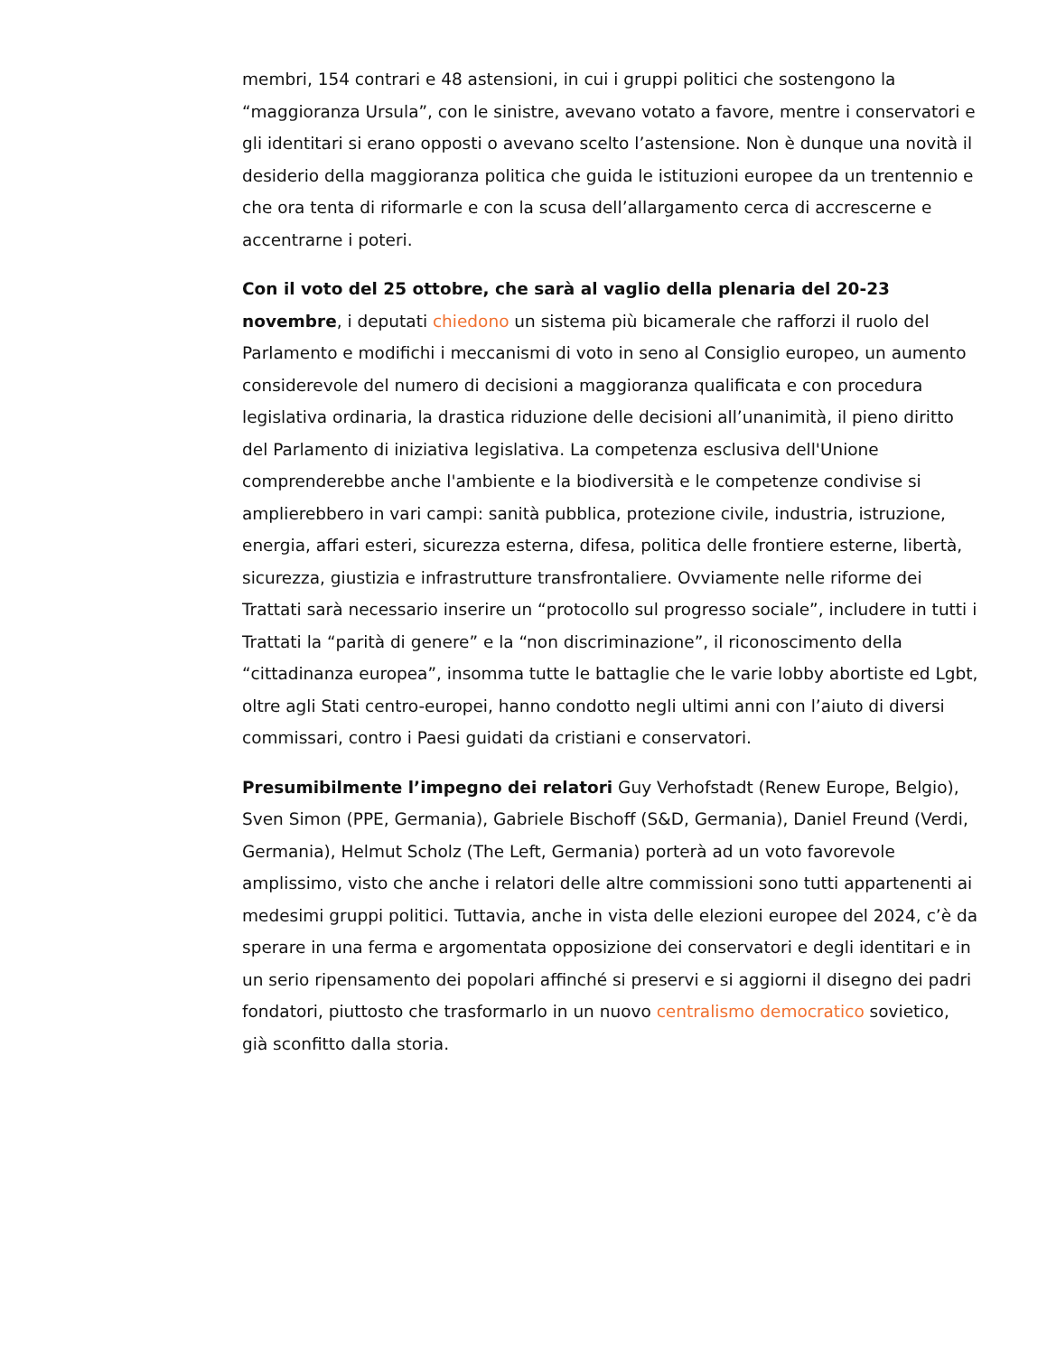membri, 154 contrari e 48 astensioni, in cui i gruppi politici che sostengono la “maggioranza Ursula”, con le sinistre, avevano votato a favore, mentre i conservatori e gli identitari si erano opposti o avevano scelto l’astensione. Non è dunque una novità il desiderio della maggioranza politica che guida le istituzioni europee da un trentennio e che ora tenta di riformarle e con la scusa dell’allargamento cerca di accrescerne e accentrarne i poteri.
Con il voto del 25 ottobre, che sarà al vaglio della plenaria del 20-23 novembre, i deputati chiedono un sistema più bicamerale che rafforzi il ruolo del Parlamento e modifichi i meccanismi di voto in seno al Consiglio europeo, un aumento considerevole del numero di decisioni a maggioranza qualificata e con procedura legislativa ordinaria, la drastica riduzione delle decisioni all’unanimità, il pieno diritto del Parlamento di iniziativa legislativa. La competenza esclusiva dell'Unione comprenderebbe anche l'ambiente e la biodiversità e le competenze condivise si amplierebbero in vari campi: sanità pubblica, protezione civile, industria, istruzione, energia, affari esteri, sicurezza esterna, difesa, politica delle frontiere esterne, libertà, sicurezza, giustizia e infrastrutture transfrontaliere. Ovviamente nelle riforme dei Trattati sarà necessario inserire un “protocollo sul progresso sociale”, includere in tutti i Trattati la “parità di genere” e la “non discriminazione”, il riconoscimento della “cittadinanza europea”, insomma tutte le battaglie che le varie lobby abortiste ed Lgbt, oltre agli Stati centro-europei, hanno condotto negli ultimi anni con l’aiuto di diversi commissari, contro i Paesi guidati da cristiani e conservatori.
Presumibilmente l’impegno dei relatori Guy Verhofstadt (Renew Europe, Belgio), Sven Simon (PPE, Germania), Gabriele Bischoff (S&D, Germania), Daniel Freund (Verdi, Germania), Helmut Scholz (The Left, Germania) porterà ad un voto favorevole amplissimo, visto che anche i relatori delle altre commissioni sono tutti appartenenti ai medesimi gruppi politici. Tuttavia, anche in vista delle elezioni europee del 2024, c’è da sperare in una ferma e argomentata opposizione dei conservatori e degli identitari e in un serio ripensamento dei popolari affinché si preservi e si aggiorni il disegno dei padri fondatori, piuttosto che trasformarlo in un nuovo centralismo democratico sovietico, già sconfitto dalla storia.